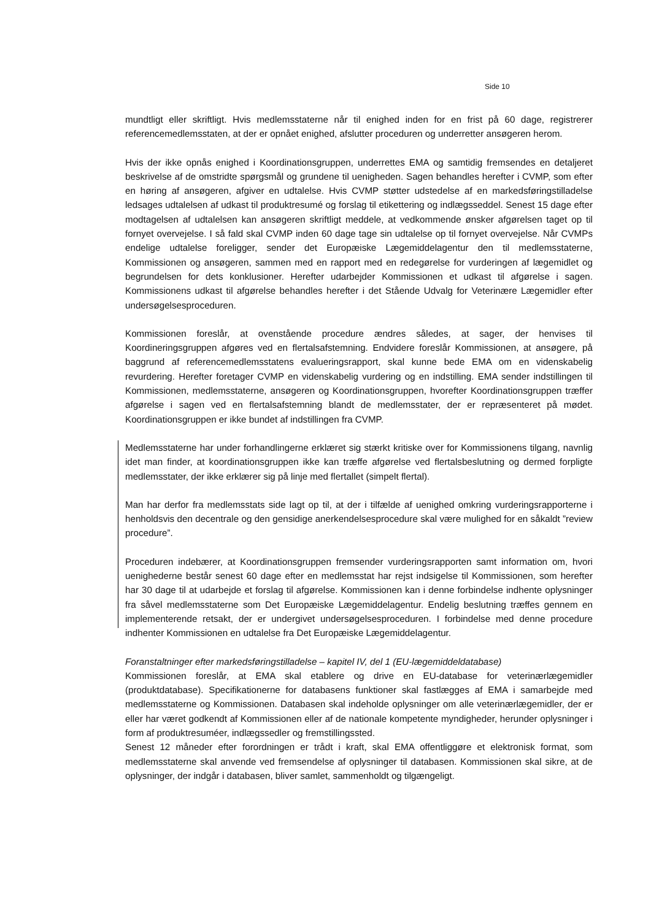Side 10
mundtligt eller skriftligt. Hvis medlemsstaterne når til enighed inden for en frist på 60 dage, registrerer referencemedlemsstaten, at der er opnået enighed, afslutter proceduren og underretter ansøgeren herom.
Hvis der ikke opnås enighed i Koordinationsgruppen, underrettes EMA og samtidig fremsendes en detaljeret beskrivelse af de omstridte spørgsmål og grundene til uenigheden. Sagen behandles herefter i CVMP, som efter en høring af ansøgeren, afgiver en udtalelse. Hvis CVMP støtter udstedelse af en markedsføringstilladelse ledsages udtalelsen af udkast til produktresumé og forslag til etikettering og indlægsseddel. Senest 15 dage efter modtagelsen af udtalelsen kan ansøgeren skriftligt meddele, at vedkommende ønsker afgørelsen taget op til fornyet overvejelse. I så fald skal CVMP inden 60 dage tage sin udtalelse op til fornyet overvejelse. Når CVMPs endelige udtalelse foreligger, sender det Europæiske Lægemiddelagentur den til medlemsstaterne, Kommissionen og ansøgeren, sammen med en rapport med en redegørelse for vurderingen af lægemidlet og begrundelsen for dets konklusioner. Herefter udarbejder Kommissionen et udkast til afgørelse i sagen. Kommissionens udkast til afgørelse behandles herefter i det Stående Udvalg for Veterinære Lægemidler efter undersøgelsesproceduren.
Kommissionen foreslår, at ovenstående procedure ændres således, at sager, der henvises til Koordineringsgruppen afgøres ved en flertalsafstemning. Endvidere foreslår Kommissionen, at ansøgere, på baggrund af referencemedlemsstatens evalueringsrapport, skal kunne bede EMA om en videnskabelig revurdering. Herefter foretager CVMP en videnskabelig vurdering og en indstilling. EMA sender indstillingen til Kommissionen, medlemsstaterne, ansøgeren og Koordinationsgruppen, hvorefter Koordinationsgruppen træffer afgørelse i sagen ved en flertalsafstemning blandt de medlemsstater, der er repræsenteret på mødet. Koordinationsgruppen er ikke bundet af indstillingen fra CVMP.
Medlemsstaterne har under forhandlingerne erklæret sig stærkt kritiske over for Kommissionens tilgang, navnlig idet man finder, at koordinationsgruppen ikke kan træffe afgørelse ved flertalsbeslutning og dermed forpligte medlemsstater, der ikke erklærer sig på linje med flertallet (simpelt flertal).
Man har derfor fra medlemsstats side lagt op til, at der i tilfælde af uenighed omkring vurderingsrapporterne i henholdsvis den decentrale og den gensidige anerkendelsesprocedure skal være mulighed for en såkaldt ”review procedure”.
Proceduren indebærer, at Koordinationsgruppen fremsender vurderingsrapporten samt information om, hvori uenighederne består senest 60 dage efter en medlemsstat har rejst indsigelse til Kommissionen, som herefter har 30 dage til at udarbejde et forslag til afgørelse. Kommissionen kan i denne forbindelse indhente oplysninger fra såvel medlemsstaterne som Det Europæiske Lægemiddelagentur. Endelig beslutning træffes gennem en implementerende retsakt, der er undergivet undersøgelsesproceduren. I forbindelse med denne procedure indhenter Kommissionen en udtalelse fra Det Europæiske Lægemiddelagentur.
Foranstaltninger efter markedsføringstilladelse – kapitel IV, del 1 (EU-lægemiddeldatabase)
Kommissionen foreslår, at EMA skal etablere og drive en EU-database for veterinærlægemidler (produktdatabase). Specifikationerne for databasens funktioner skal fastlægges af EMA i samarbejde med medlemsstaterne og Kommissionen. Databasen skal indeholde oplysninger om alle veterinærlægemidler, der er eller har været godkendt af Kommissionen eller af de nationale kompetente myndigheder, herunder oplysninger i form af produktresuméer, indlægssedler og fremstillingssted.
Senest 12 måneder efter forordningen er trådt i kraft, skal EMA offentliggøre et elektronisk format, som medlemsstaterne skal anvende ved fremsendelse af oplysninger til databasen. Kommissionen skal sikre, at de oplysninger, der indgår i databasen, bliver samlet, sammenholdt og tilgængeligt.